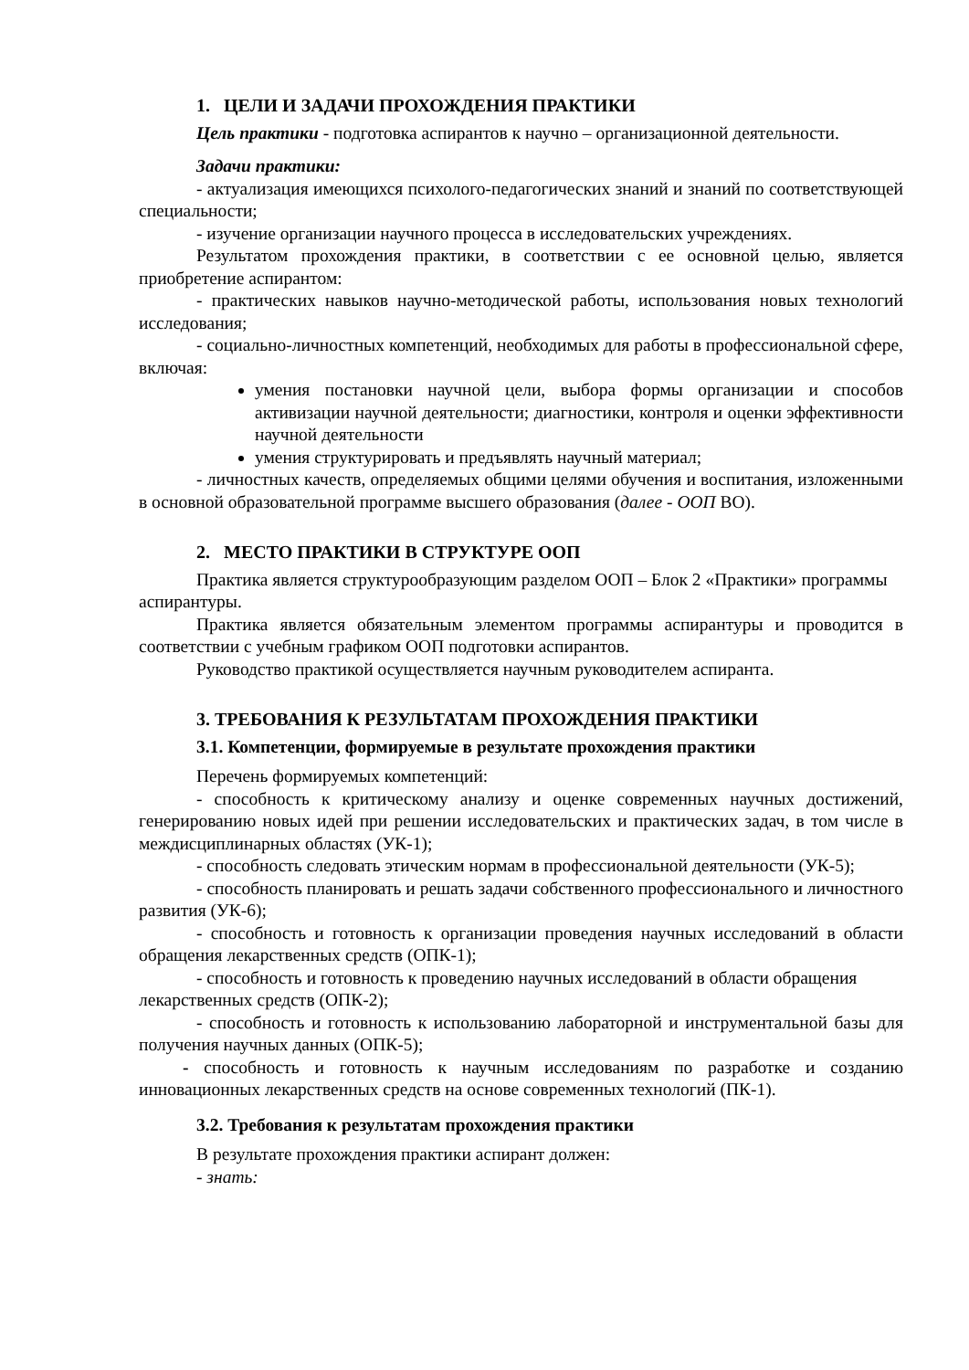1. ЦЕЛИ И ЗАДАЧИ ПРОХОЖДЕНИЯ ПРАКТИКИ
Цель практики - подготовка аспирантов к научно – организационной деятельности.
Задачи практики:
- актуализация имеющихся психолого-педагогических знаний и знаний по соответствующей специальности;
- изучение организации научного процесса в исследовательских учреждениях.
Результатом прохождения практики, в соответствии с ее основной целью, является приобретение аспирантом:
- практических навыков научно-методической работы, использования новых технологий исследования;
- социально-личностных компетенций, необходимых для работы в профессиональной сфере, включая:
умения постановки научной цели, выбора формы организации и способов активизации научной деятельности; диагностики, контроля и оценки эффективности научной деятельности
умения структурировать и предъявлять научный материал;
- личностных качеств, определяемых общими целями обучения и воспитания, изложенными в основной образовательной программе высшего образования (далее - ООП ВО).
2. МЕСТО ПРАКТИКИ В СТРУКТУРЕ ООП
Практика является структурообразующим разделом ООП – Блок 2 «Практики» программы аспирантуры.
Практика является обязательным элементом программы аспирантуры и проводится в соответствии с учебным графиком ООП подготовки аспирантов.
Руководство практикой осуществляется научным руководителем аспиранта.
3. ТРЕБОВАНИЯ К РЕЗУЛЬТАТАМ ПРОХОЖДЕНИЯ ПРАКТИКИ
3.1. Компетенции, формируемые в результате прохождения практики
Перечень формируемых компетенций:
- способность к критическому анализу и оценке современных научных достижений, генерированию новых идей при решении исследовательских и практических задач, в том числе в междисциплинарных областях (УК-1);
- способность следовать этическим нормам в профессиональной деятельности (УК-5);
- способность планировать и решать задачи собственного профессионального и личностного развития (УК-6);
- способность и готовность к организации проведения научных исследований в области обращения лекарственных средств (ОПК-1);
- способность и готовность к проведению научных исследований в области обращения лекарственных средств (ОПК-2);
- способность и готовность к использованию лабораторной и инструментальной базы для получения научных данных (ОПК-5);
- способность и готовность к научным исследованиям по разработке и созданию инновационных лекарственных средств на основе современных технологий (ПК-1).
3.2. Требования к результатам прохождения практики
В результате прохождения практики аспирант должен:
- знать: